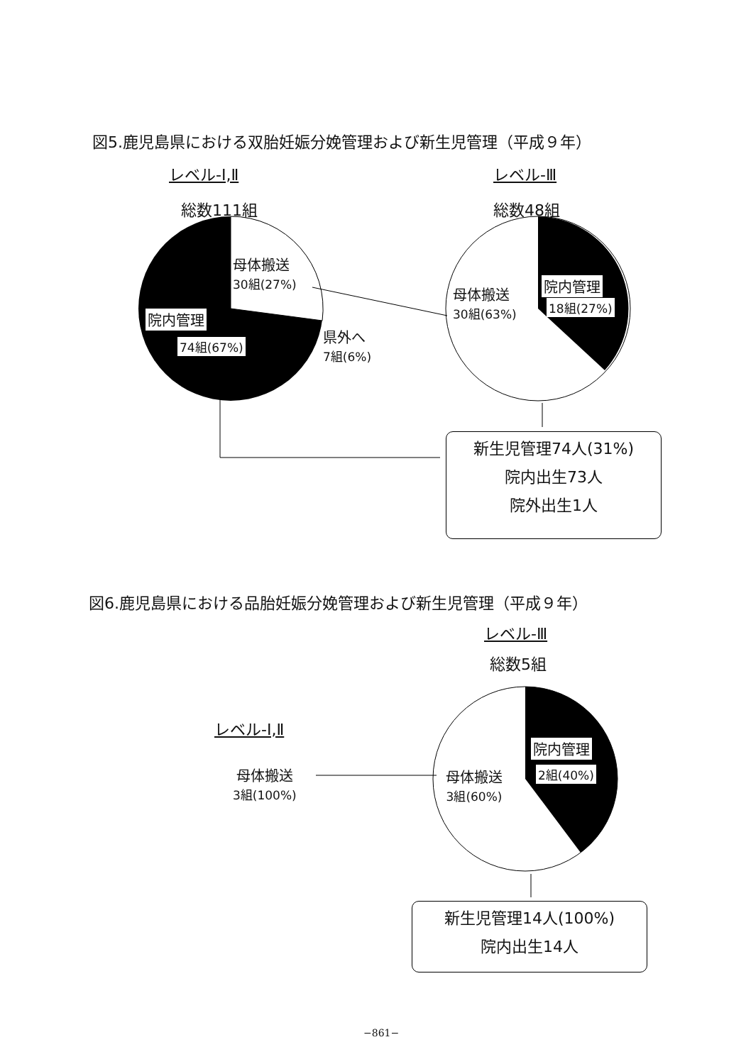図5.鹿児島県における双胎妊娠分娩管理および新生児管理（平成９年）
レベル-Ⅰ,Ⅱ レベル-Ⅲ
総数111組 総数48組
母体搬送
30組(27%)
院内管理
74組(67%)
県外へ
7組(6%)
母体搬送
30組(63%)
院内管理
18組(27%)
新生児管理74人(31%)
院内出生73人
院外出生1人
図6.鹿児島県における品胎妊娠分娩管理および新生児管理（平成９年）
レベル-Ⅲ
総数5組
レベル-Ⅰ,Ⅱ
母体搬送
3組(100%)
母体搬送
3組(60%)
院内管理
2組(40%)
新生児管理14人(100%)
院内出生14人
−861−